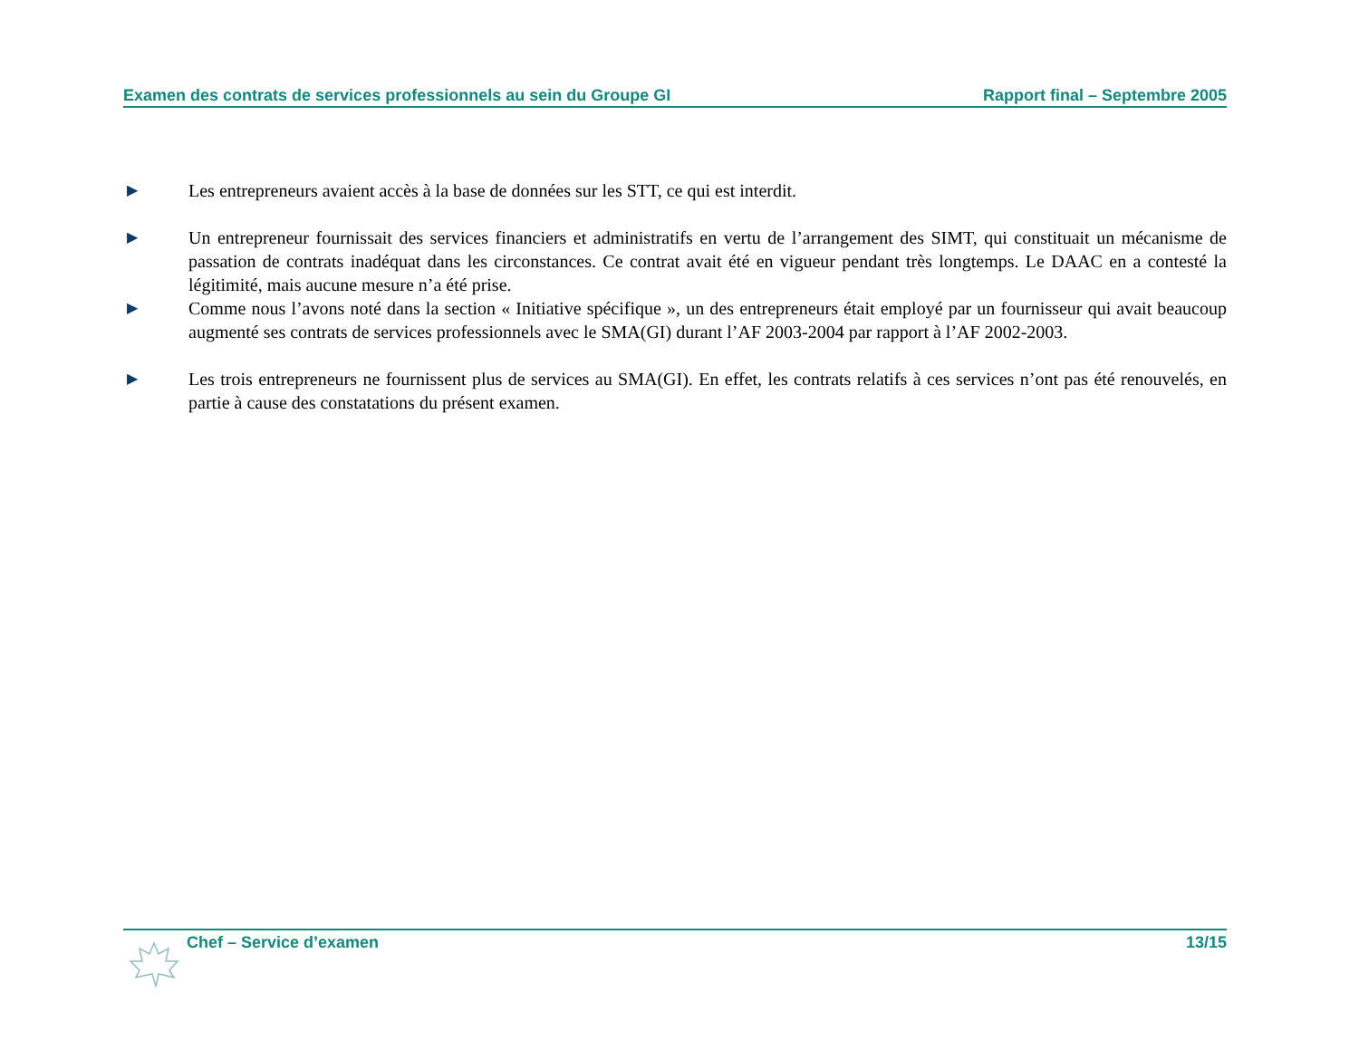Examen des contrats de services professionnels au sein du Groupe GI Rapport final – Septembre 2005
▶
Les entrepreneurs avaient accès à la base de données sur les STT, ce qui est interdit.
▶
Un entrepreneur fournissait des services financiers et administratifs en vertu de l’arrangement des SIMT, qui constituait un mécanisme de passation de contrats inadéquat dans les circonstances. Ce contrat avait été en vigueur pendant très longtemps. Le DAAC en a contesté la légitimité, mais aucune mesure n’a été prise.
▶
Comme nous l’avons noté dans la section « Initiative spécifique », un des entrepreneurs était employé par un fournisseur qui avait beaucoup augmenté ses contrats de services professionnels avec le SMA(GI) durant l’AF 2003-2004 par rapport à l’AF 2002-2003.
▶
Les trois entrepreneurs ne fournissent plus de services au SMA(GI). En effet, les contrats relatifs à ces services n’ont pas été renouvelés, en partie à cause des constatations du présent examen.
Chef – Service d’examen 13/15